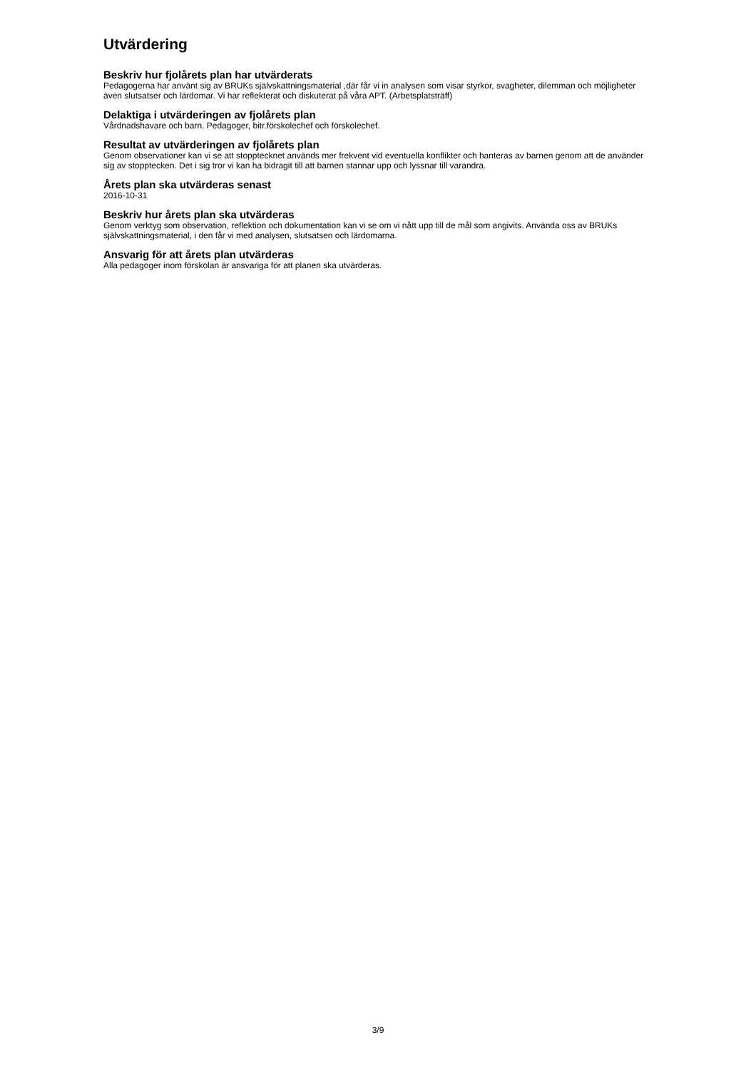Utvärdering
Beskriv hur fjolårets plan har utvärderats
Pedagogerna har använt sig av BRUKs självskattningsmaterial ,där får vi in analysen som visar styrkor, svagheter, dilemman och möjligheter även slutsatser och lärdomar. Vi har reflekterat och diskuterat på våra APT. (Arbetsplatsträff)
Delaktiga i utvärderingen av fjolårets plan
Vårdnadshavare och barn. Pedagoger, bitr.förskolechef och förskolechef.
Resultat av utvärderingen av fjolårets plan
Genom observationer kan vi se att stopptecknet används mer frekvent vid eventuella konflikter och hanteras av barnen genom att de använder sig av stopptecken. Det i sig tror vi kan ha bidragit till att barnen stannar upp och lyssnar till varandra.
Årets plan ska utvärderas senast
2016-10-31
Beskriv hur årets plan ska utvärderas
Genom verktyg som observation, reflektion och dokumentation kan vi se om vi nått upp till de mål som angivits. Använda oss av BRUKs självskattningsmaterial, i den får vi med analysen, slutsatsen och lärdomarna.
Ansvarig för att årets plan utvärderas
Alla pedagoger inom förskolan är ansvariga för att planen ska utvärderas.
3/9